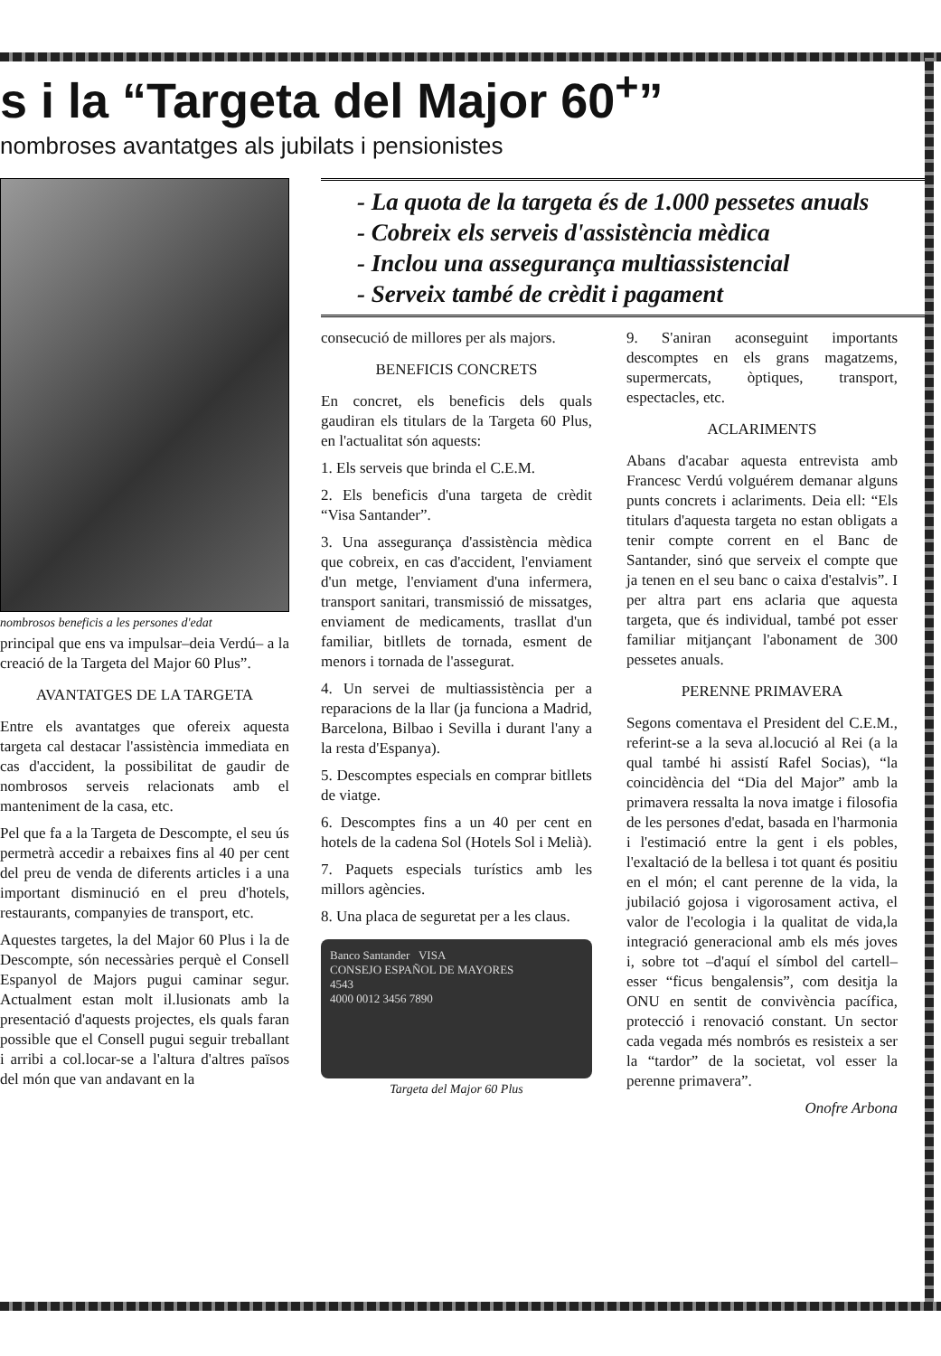s i la “Targeta del Major 60<sup>+</sup>”
nombroses avantatges als jubilats i pensionistes
nombrosos beneficis a les persones d'edat
principal que ens va impulsar–deia Verdú– a la creació de la Targeta del Major 60 Plus”.
AVANTATGES DE LA TARGETA
Entre els avantatges que ofereix aquesta targeta cal destacar l'assistència immediata en cas d'accident, la possibilitat de gaudir de nombrosos serveis relacionats amb el manteniment de la casa, etc.
Pel que fa a la Targeta de Descompte, el seu ús permetrà accedir a rebaixes fins al 40 per cent del preu de venda de diferents articles i a una important disminució en el preu d'hotels, restaurants, companyies de transport, etc.
Aquestes targetes, la del Major 60 Plus i la de Descompte, són necessàries perquè el Consell Espanyol de Majors pugui caminar segur. Actualment estan molt il.lusionats amb la presentació d'aquests projectes, els quals faran possible que el Consell pugui seguir treballant i arribi a col.locar-se a l'altura d'altres països del món que van andavant en la
- La quota de la targeta és de 1.000 pessetes anuals
- Cobreix els serveis d'assistència mèdica
- Inclou una assegurança multiassistencial
- Serveix també de crèdit i pagament
consecució de millores per als majors.
BENEFICIS CONCRETS
En concret, els beneficis dels quals gaudiran els titulars de la Targeta 60 Plus, en l'actualitat són aquests:
1. Els serveis que brinda el C.E.M.
2. Els beneficis d'una targeta de crèdit “Visa Santander”.
3. Una assegurança d'assistència mèdica que cobreix, en cas d'accident, l'enviament d'un metge, l'enviament d'una infermera, transport sanitari, transmissió de missatges, enviament de medicaments, trasllat d'un familiar, bitllets de tornada, esment de menors i tornada de l'assegurat.
4. Un servei de multiassistència per a reparacions de la llar (ja funciona a Madrid, Barcelona, Bilbao i Sevilla i durant l'any a la resta d'Espanya).
5. Descomptes especials en comprar bitllets de viatge.
6. Descomptes fins a un 40 per cent en hotels de la cadena Sol (Hotels Sol i Melià).
7. Paquets especials turístics amb les millors agències.
8. Una placa de seguretat per a les claus.
Banco Santander VISA
CONSEJO ESPAÑOL DE MAYORES
4543
4000 0012 3456 7890
Targeta del Major 60 Plus
9. S'aniran aconseguint importants descomptes en els grans magatzems, supermercats, òptiques, transport, espectacles, etc.
ACLARIMENTS
Abans d'acabar aquesta entrevista amb Francesc Verdú volguérem demanar alguns punts concrets i aclariments. Deia ell: “Els titulars d'aquesta targeta no estan obligats a tenir compte corrent en el Banc de Santander, sinó que serveix el compte que ja tenen en el seu banc o caixa d'estalvis”. I per altra part ens aclaria que aquesta targeta, que és individual, també pot esser familiar mitjançant l'abonament de 300 pessetes anuals.
PERENNE PRIMAVERA
Segons comentava el President del C.E.M., referint-se a la seva al.locució al Rei (a la qual també hi assistí Rafel Socias), “la coincidència del “Dia del Major” amb la primavera ressalta la nova imatge i filosofia de les persones d'edat, basada en l'harmonia i l'estimació entre la gent i els pobles, l'exaltació de la bellesa i tot quant és positiu en el món; el cant perenne de la vida, la jubilació gojosa i vigorosament activa, el valor de l'ecologia i la qualitat de vida,la integració generacional amb els més joves i, sobre tot –d'aquí el símbol del cartell– esser “ficus bengalensis”, com desitja la ONU en sentit de convivència pacífica, protecció i renovació constant. Un sector cada vegada més nombrós es resisteix a ser la “tardor” de la societat, vol esser la perenne primavera”.
Onofre Arbona